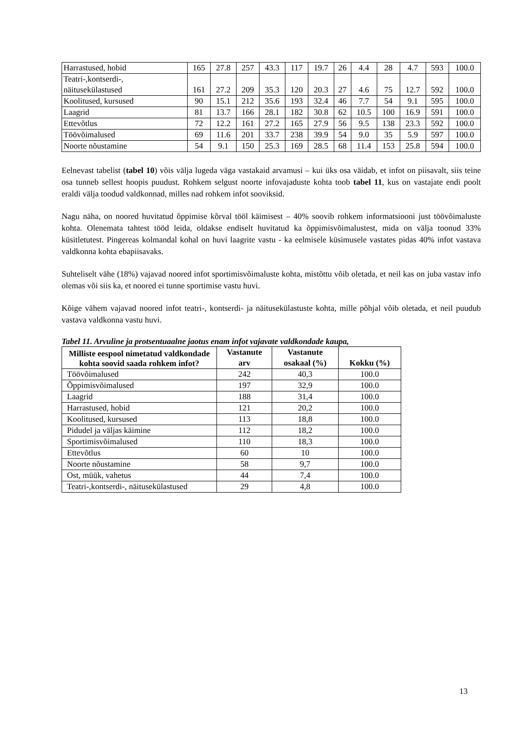| Harrastused, hobid | 165 | 27.8 | 257 | 43.3 | 117 | 19.7 | 26 | 4.4 | 28 | 4.7 | 593 | 100.0 |
| Teatri-,kontserdi-, näitusekülastused | 161 | 27.2 | 209 | 35.3 | 120 | 20.3 | 27 | 4.6 | 75 | 12.7 | 592 | 100.0 |
| Koolitused, kursused | 90 | 15.1 | 212 | 35.6 | 193 | 32.4 | 46 | 7.7 | 54 | 9.1 | 595 | 100.0 |
| Laagrid | 81 | 13.7 | 166 | 28.1 | 182 | 30.8 | 62 | 10.5 | 100 | 16.9 | 591 | 100.0 |
| Ettevõtlus | 72 | 12.2 | 161 | 27.2 | 165 | 27.9 | 56 | 9.5 | 138 | 23.3 | 592 | 100.0 |
| Töövõimalused | 69 | 11.6 | 201 | 33.7 | 238 | 39.9 | 54 | 9.0 | 35 | 5.9 | 597 | 100.0 |
| Noorte nõustamine | 54 | 9.1 | 150 | 25.3 | 169 | 28.5 | 68 | 11.4 | 153 | 25.8 | 594 | 100.0 |
Eelnevast tabelist (tabel 10) võis välja lugeda väga vastakaid arvamusi – kui üks osa väidab, et infot on piisavalt, siis teine osa tunneb sellest hoopis puudust. Rohkem selgust noorte infovajaduste kohta toob tabel 11, kus on vastajate endi poolt eraldi välja toodud valdkonnad, milles nad rohkem infot sooviksid.
Nagu näha, on noored huvitatud õppimise kõrval tööl käimisest – 40% soovib rohkem informatsiooni just töövõimaluste kohta. Olenemata tahtest tööd leida, oldakse endiselt huvitatud ka õppimisvõimalustest, mida on välja toonud 33% küsitletutest. Pingereas kolmandal kohal on huvi laagrite vastu - ka eelmisele küsimusele vastates pidas 40% infot vastava valdkonna kohta ebapiisavaks.
Suhteliselt vähe (18%) vajavad noored infot sportimisvõimaluste kohta, mistõttu võib oletada, et neil kas on juba vastav info olemas või siis ka, et noored ei tunne sportimise vastu huvi.
Kõige vähem vajavad noored infot teatri-, kontserdi- ja näitusekülastuste kohta, mille põhjal võib oletada, et neil puudub vastava valdkonna vastu huvi.
Tabel 11. Arvuline ja protsentuaalne jaotus enam infot vajavate valdkondade kaupa,
| Milliste eespool nimetatud valdkondade kohta soovid saada rohkem infot? | Vastanute arv | Vastanute osakaal (%) | Kokku (%) |
| --- | --- | --- | --- |
| Töövõimalused | 242 | 40,3 | 100.0 |
| Õppimisvõimalused | 197 | 32,9 | 100.0 |
| Laagrid | 188 | 31,4 | 100.0 |
| Harrastused, hobid | 121 | 20,2 | 100.0 |
| Koolitused, kursused | 113 | 18,8 | 100.0 |
| Pidudel ja väljas käimine | 112 | 18,2 | 100.0 |
| Sportimisvõimalused | 110 | 18,3 | 100.0 |
| Ettevõtlus | 60 | 10 | 100.0 |
| Noorte nõustamine | 58 | 9,7 | 100.0 |
| Ost, müük, vahetus | 44 | 7,4 | 100.0 |
| Teatri-,kontserdi-, näitusekülastused | 29 | 4,8 | 100.0 |
13